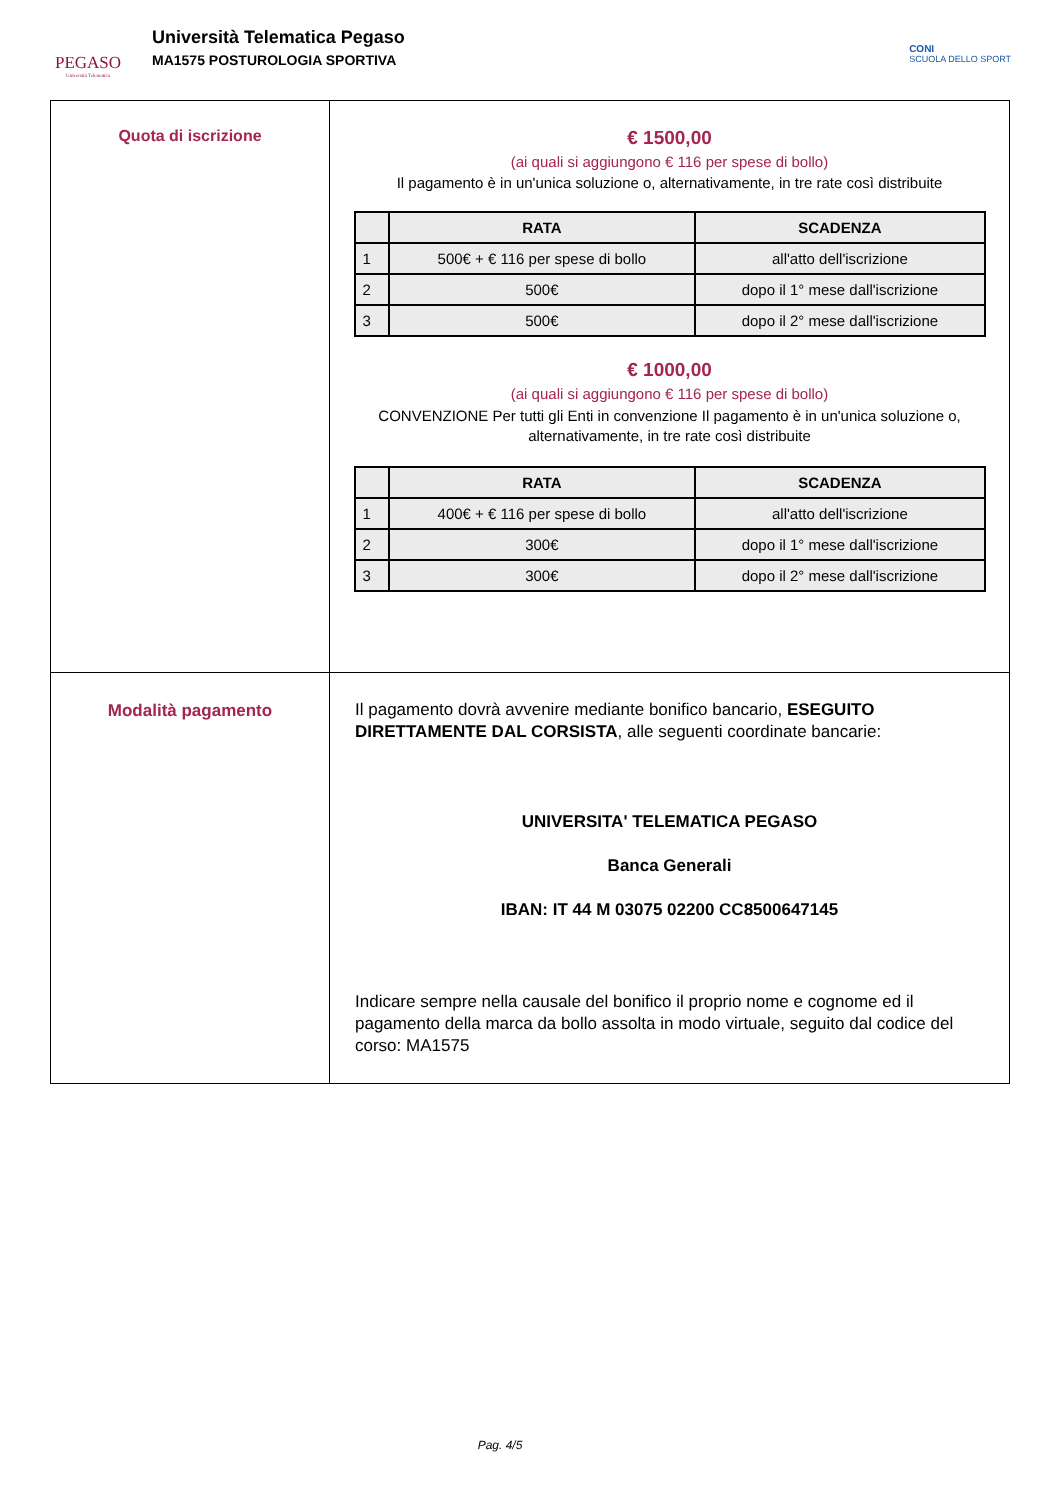PEGASO
Università Telematica
Università Telematica Pegaso
MA1575 POSTUROLOGIA SPORTIVA
CONI
SCUOLA DELLO SPORT
| Quota di iscrizione | € 1500,00 (ai quali si aggiungono € 116 per spese di bollo) Il pagamento è in un'unica soluzione o, alternativamente, in tre rate così distribuite / / RATA / SCADENZA / / --- / --- / --- / / 1 / 500€ + € 116 per spese di bollo / all'atto dell'iscrizione / / 2 / 500€ / dopo il 1° mese dall'iscrizione / / 3 / 500€ / dopo il 2° mese dall'iscrizione / € 1000,00 (ai quali si aggiungono € 116 per spese di bollo) CONVENZIONE Per tutti gli Enti in convenzione Il pagamento è in un'unica soluzione o, alternativamente, in tre rate così distribuite / / RATA / SCADENZA / / --- / --- / --- / / 1 / 400€ + € 116 per spese di bollo / all'atto dell'iscrizione / / 2 / 300€ / dopo il 1° mese dall'iscrizione / / 3 / 300€ / dopo il 2° mese dall'iscrizione / |
| Modalità pagamento | Il pagamento dovrà avvenire mediante bonifico bancario, ESEGUITO DIRETTAMENTE DAL CORSISTA , alle seguenti coordinate bancarie: UNIVERSITA' TELEMATICA PEGASO Banca Generali IBAN: IT 44 M 03075 02200 CC8500647145 Indicare sempre nella causale del bonifico il proprio nome e cognome ed il pagamento della marca da bollo assolta in modo virtuale, seguito dal codice del corso: MA1575 |
Pag. 4/5